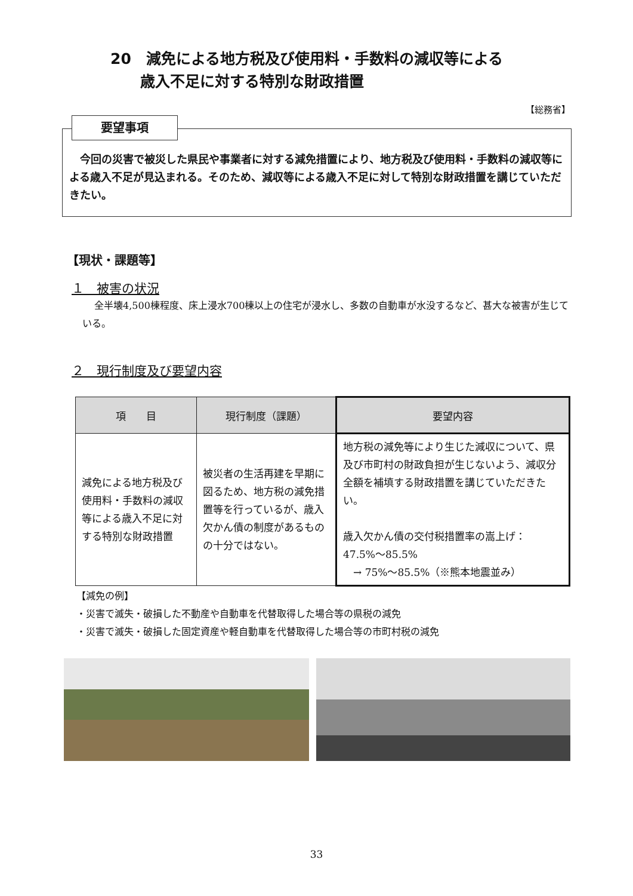20　減免による地方税及び使用料・手数料の減収等による
　　歳入不足に対する特別な財政措置
【総務省】
要望事項
　今回の災害で被災した県民や事業者に対する減免措置により、地方税及び使用料・手数料の減収等による歳入不足が見込まれる。そのため、減収等による歳入不足に対して特別な財政措置を講じていただきたい。
【現状・課題等】
１　被害の状況
全半壊4,500棟程度、床上浸水700棟以上の住宅が浸水し、多数の自動車が水没するなど、甚大な被害が生じている。
２　現行制度及び要望内容
| 項 目 | 現行制度（課題） | 要望内容 |
| --- | --- | --- |
| 減免による地方税及び使用料・手数料の減収等による歳入不足に対する特別な財政措置 | 被災者の生活再建を早期に図るため、地方税の減免措置等を行っているが、歳入欠かん債の制度があるものの十分ではない。 | 地方税の減免等により生じた減収について、県及び市町村の財政負担が生じないよう、減収分全額を補填する財政措置を講じていただきたい。 歳入欠かん債の交付税措置率の嵩上げ： 47.5%～85.5% → 75%～85.5%（※熊本地震並み） |
【減免の例】
・災害で滅失・破損した不動産や自動車を代替取得した場合等の県税の減免
・災害で滅失・破損した固定資産や軽自動車を代替取得した場合等の市町村税の減免
33